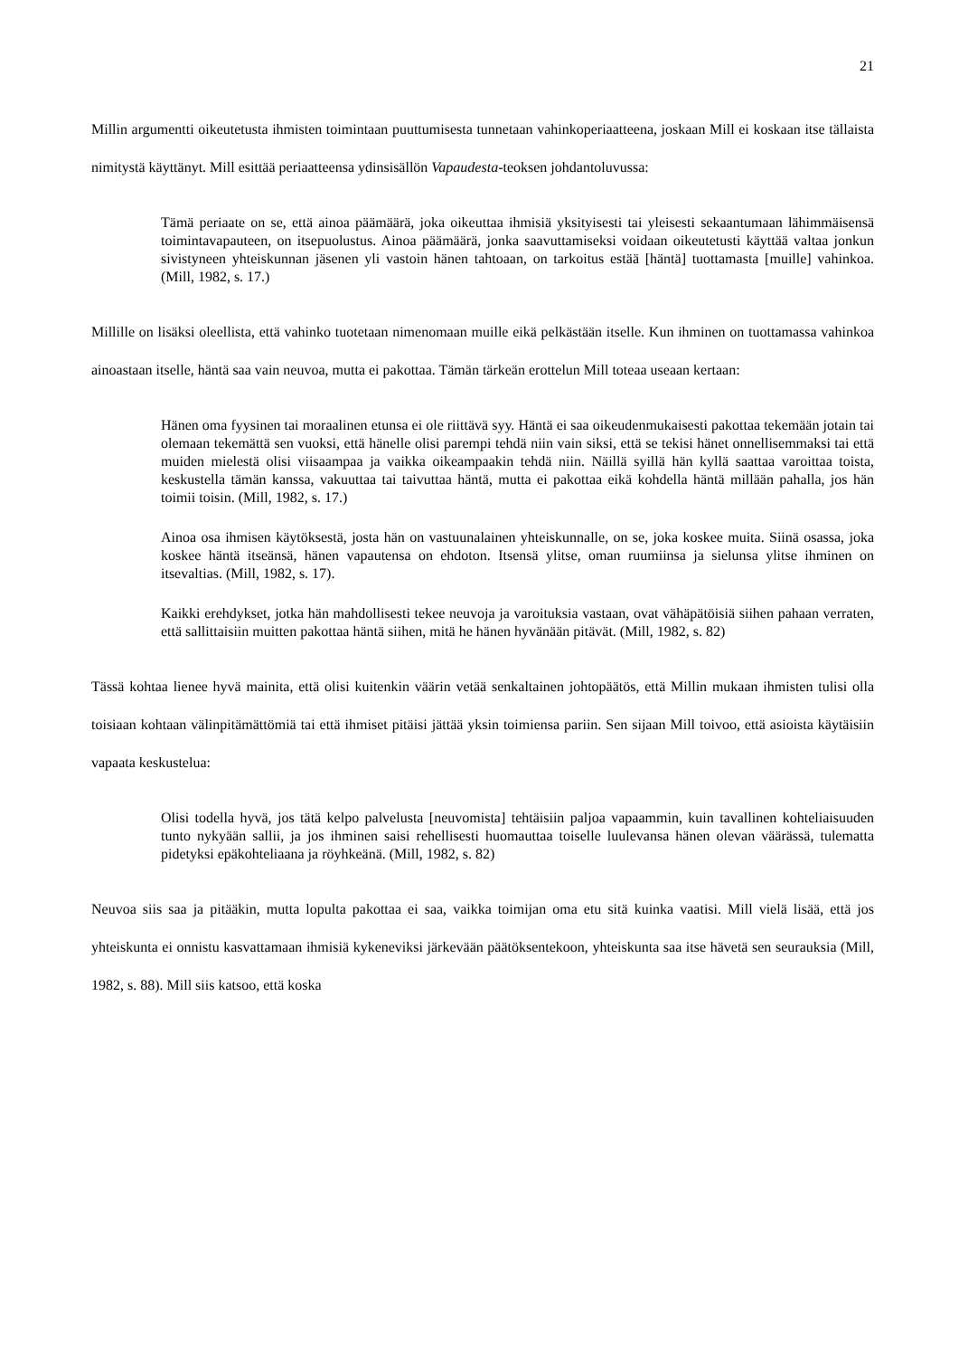21
Millin argumentti oikeutetusta ihmisten toimintaan puuttumisesta tunnetaan vahinkoperiaatteena, joskaan Mill ei koskaan itse tällaista nimitystä käyttänyt. Mill esittää periaatteensa ydinsisällön Vapaudesta-teoksen johdantoluvussa:
Tämä periaate on se, että ainoa päämäärä, joka oikeuttaa ihmisiä yksityisesti tai yleisesti sekaantumaan lähimmäisensä toimintavapauteen, on itsepuolustus. Ainoa päämäärä, jonka saavuttamiseksi voidaan oikeutetusti käyttää valtaa jonkun sivistyneen yhteiskunnan jäsenen yli vastoin hänen tahtoaan, on tarkoitus estää [häntä] tuottamasta [muille] vahinkoa. (Mill, 1982, s. 17.)
Millille on lisäksi oleellista, että vahinko tuotetaan nimenomaan muille eikä pelkästään itselle. Kun ihminen on tuottamassa vahinkoa ainoastaan itselle, häntä saa vain neuvoa, mutta ei pakottaa. Tämän tärkeän erottelun Mill toteaa useaan kertaan:
Hänen oma fyysinen tai moraalinen etunsa ei ole riittävä syy. Häntä ei saa oikeudenmukaisesti pakottaa tekemään jotain tai olemaan tekemättä sen vuoksi, että hänelle olisi parempi tehdä niin vain siksi, että se tekisi hänet onnellisemmaksi tai että muiden mielestä olisi viisaampaa ja vaikka oikeampaakin tehdä niin. Näillä syillä hän kyllä saattaa varoittaa toista, keskustella tämän kanssa, vakuuttaa tai taivuttaa häntä, mutta ei pakottaa eikä kohdella häntä millään pahalla, jos hän toimii toisin. (Mill, 1982, s. 17.)
Ainoa osa ihmisen käytöksestä, josta hän on vastuunalainen yhteiskunnalle, on se, joka koskee muita. Siinä osassa, joka koskee häntä itseänsä, hänen vapautensa on ehdoton. Itsensä ylitse, oman ruumiinsa ja sielunsa ylitse ihminen on itsevaltias. (Mill, 1982, s. 17).
Kaikki erehdykset, jotka hän mahdollisesti tekee neuvoja ja varoituksia vastaan, ovat vähäpätöisiä siihen pahaan verraten, että sallittaisiin muitten pakottaa häntä siihen, mitä he hänen hyvänään pitävät. (Mill, 1982, s. 82)
Tässä kohtaa lienee hyvä mainita, että olisi kuitenkin väärin vetää senkaltainen johtopäätös, että Millin mukaan ihmisten tulisi olla toisiaan kohtaan välinpitämättömiä tai että ihmiset pitäisi jättää yksin toimiensa pariin. Sen sijaan Mill toivoo, että asioista käytäisiin vapaata keskustelua:
Olisi todella hyvä, jos tätä kelpo palvelusta [neuvomista] tehtäisiin paljoa vapaammin, kuin tavallinen kohteliaisuuden tunto nykyään sallii, ja jos ihminen saisi rehellisesti huomauttaa toiselle luulevansa hänen olevan väärässä, tulematta pidetyksi epäkohteliaana ja röyhkeänä. (Mill, 1982, s. 82)
Neuvoa siis saa ja pitääkin, mutta lopulta pakottaa ei saa, vaikka toimijan oma etu sitä kuinka vaatisi. Mill vielä lisää, että jos yhteiskunta ei onnistu kasvattamaan ihmisiä kykeneviksi järkevään päätöksentekoon, yhteiskunta saa itse hävetä sen seurauksia (Mill, 1982, s. 88). Mill siis katsoo, että koska